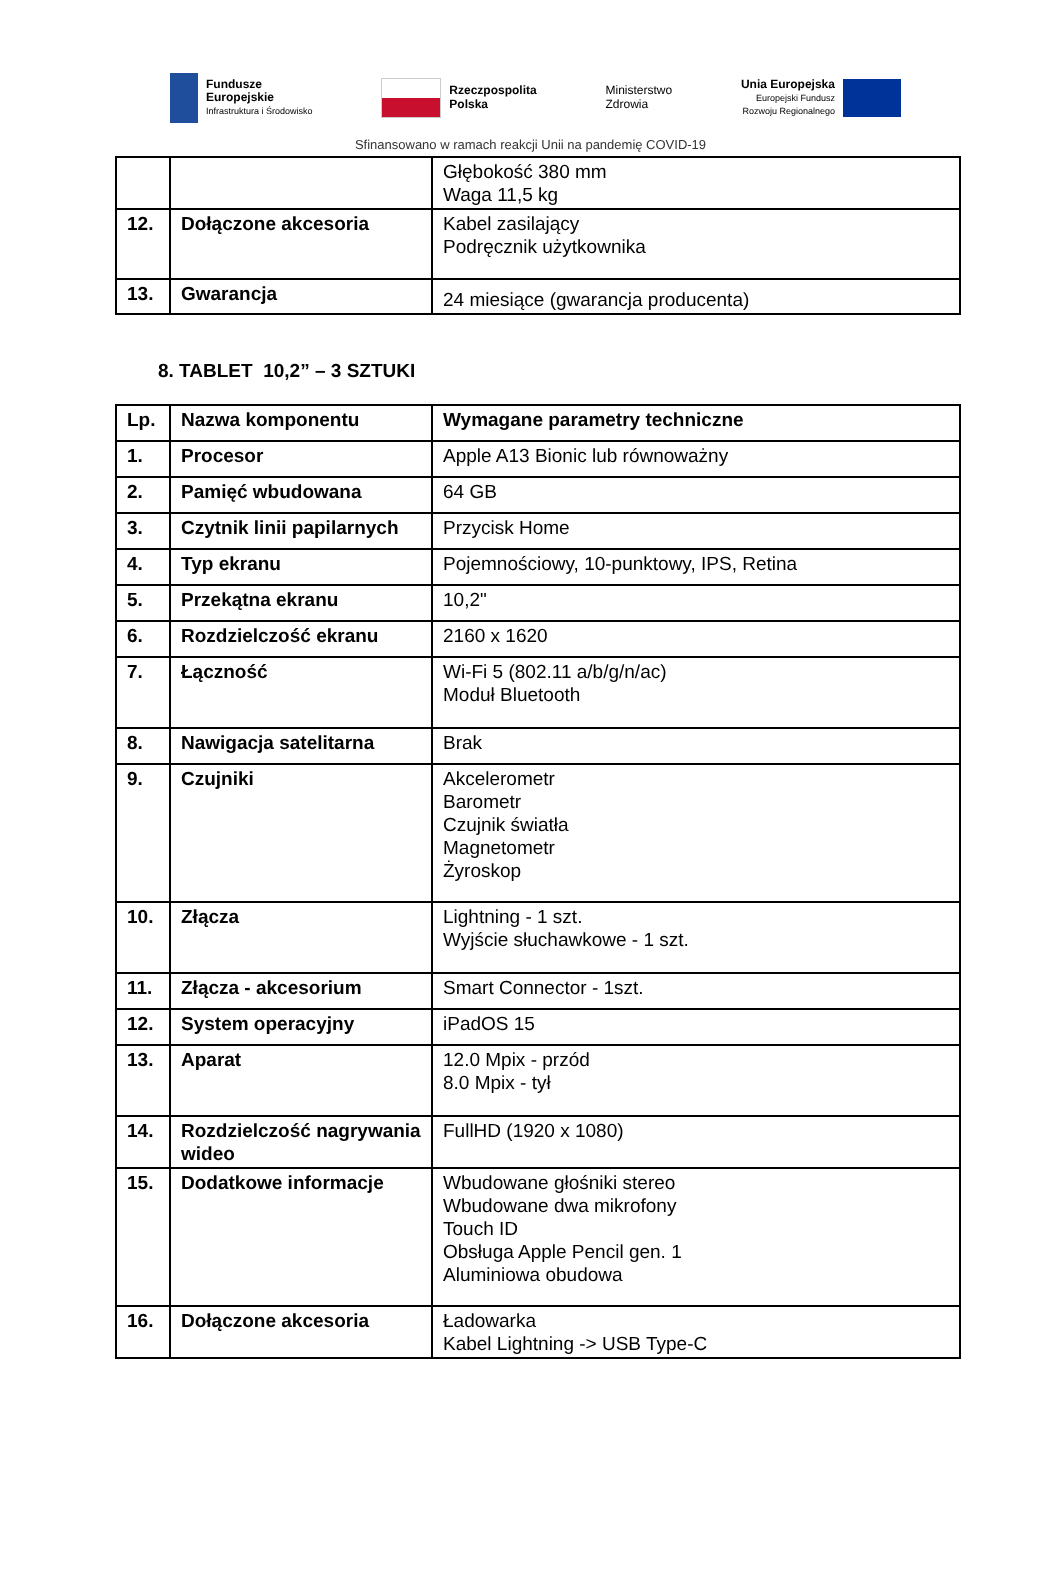Fundusze
Europejskie
Infrastruktura i Środowisko
Rzeczpospolita
Polska
Ministerstwo
Zdrowia
Unia Europejska
Europejski Fundusz
Rozwoju Regionalnego
Sfinansowano w ramach reakcji Unii na pandemię COVID-19
| | | Głębokość 380 mm Waga 11,5 kg |
| 12. | Dołączone akcesoria | Kabel zasilający Podręcznik użytkownika |
| 13. | Gwarancja | 24 miesiące (gwarancja producenta) |
8. TABLET 10,2” – 3 SZTUKI
| Lp. | Nazwa komponentu | Wymagane parametry techniczne |
| 1. | Procesor | Apple A13 Bionic lub równoważny |
| 2. | Pamięć wbudowana | 64 GB |
| 3. | Czytnik linii papilarnych | Przycisk Home |
| 4. | Typ ekranu | Pojemnościowy, 10-punktowy, IPS, Retina |
| 5. | Przekątna ekranu | 10,2" |
| 6. | Rozdzielczość ekranu | 2160 x 1620 |
| 7. | Łączność | Wi-Fi 5 (802.11 a/b/g/n/ac) Moduł Bluetooth |
| 8. | Nawigacja satelitarna | Brak |
| 9. | Czujniki | Akcelerometr Barometr Czujnik światła Magnetometr Żyroskop |
| 10. | Złącza | Lightning - 1 szt. Wyjście słuchawkowe - 1 szt. |
| 11. | Złącza - akcesorium | Smart Connector - 1szt. |
| 12. | System operacyjny | iPadOS 15 |
| 13. | Aparat | 12.0 Mpix - przód 8.0 Mpix - tył |
| 14. | Rozdzielczość nagrywania wideo | FullHD (1920 x 1080) |
| 15. | Dodatkowe informacje | Wbudowane głośniki stereo Wbudowane dwa mikrofony Touch ID Obsługa Apple Pencil gen. 1 Aluminiowa obudowa |
| 16. | Dołączone akcesoria | Ładowarka Kabel Lightning -> USB Type-C |